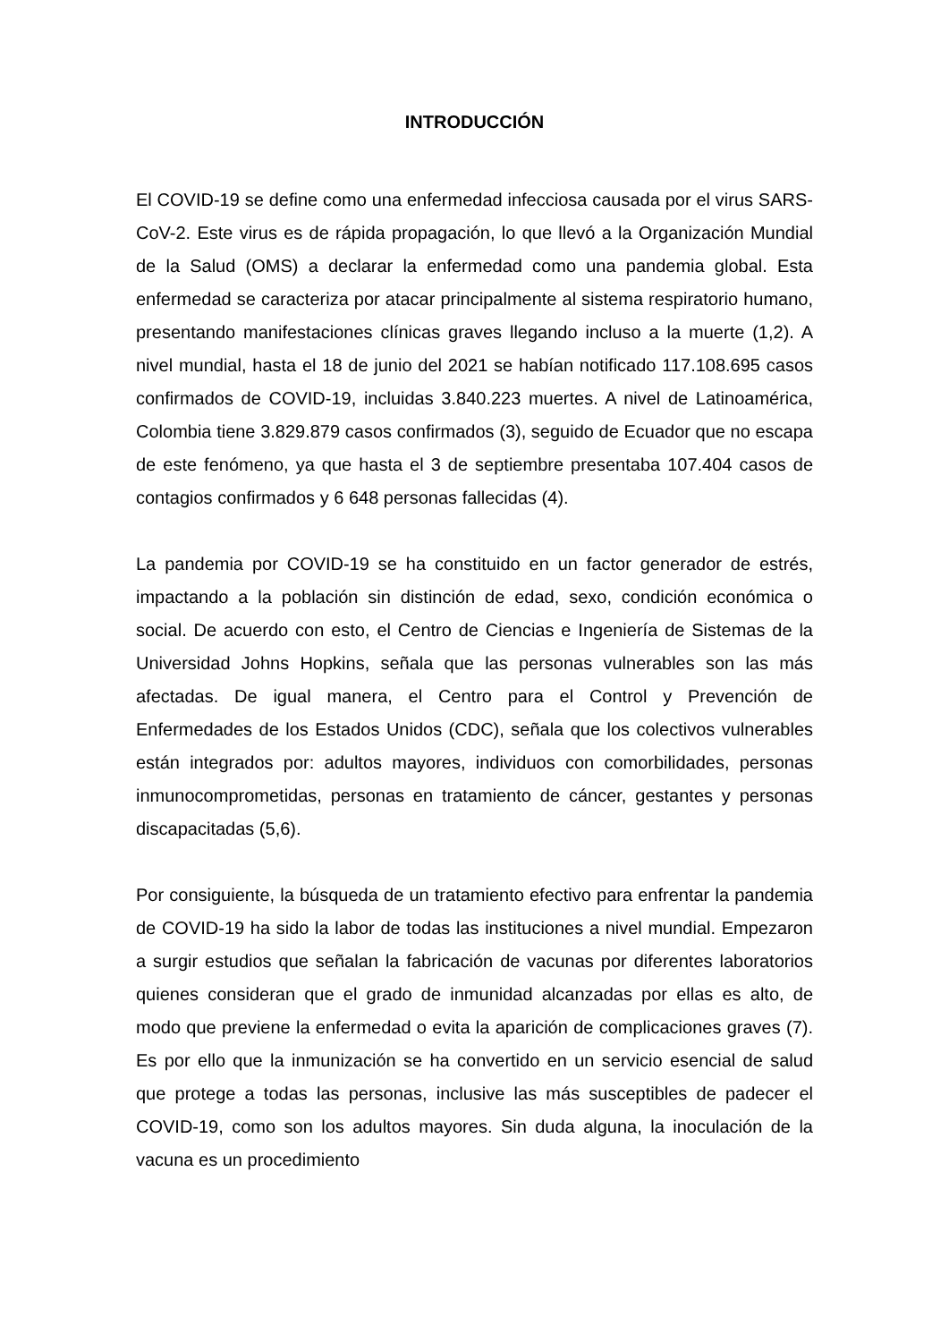INTRODUCCIÓN
El COVID-19 se define como una enfermedad infecciosa causada por el virus SARS-CoV-2. Este virus es de rápida propagación, lo que llevó a la Organización Mundial de la Salud (OMS) a declarar la enfermedad como una pandemia global. Esta enfermedad se caracteriza por atacar principalmente al sistema respiratorio humano, presentando manifestaciones clínicas graves llegando incluso a la muerte (1,2). A nivel mundial, hasta el 18 de junio del 2021 se habían notificado 117.108.695 casos confirmados de COVID-19, incluidas 3.840.223 muertes. A nivel de Latinoamérica, Colombia tiene 3.829.879 casos confirmados (3), seguido de Ecuador que no escapa de este fenómeno, ya que hasta el 3 de septiembre presentaba 107.404 casos de contagios confirmados y 6 648 personas fallecidas (4).
La pandemia por COVID-19 se ha constituido en un factor generador de estrés, impactando a la población sin distinción de edad, sexo, condición económica o social. De acuerdo con esto, el Centro de Ciencias e Ingeniería de Sistemas de la Universidad Johns Hopkins, señala que las personas vulnerables son las más afectadas. De igual manera, el Centro para el Control y Prevención de Enfermedades de los Estados Unidos (CDC), señala que los colectivos vulnerables están integrados por: adultos mayores, individuos con comorbilidades, personas inmunocomprometidas, personas en tratamiento de cáncer, gestantes y personas discapacitadas (5,6).
Por consiguiente, la búsqueda de un tratamiento efectivo para enfrentar la pandemia de COVID-19 ha sido la labor de todas las instituciones a nivel mundial. Empezaron a surgir estudios que señalan la fabricación de vacunas por diferentes laboratorios quienes consideran que el grado de inmunidad alcanzadas por ellas es alto, de modo que previene la enfermedad o evita la aparición de complicaciones graves (7). Es por ello que la inmunización se ha convertido en un servicio esencial de salud que protege a todas las personas, inclusive las más susceptibles de padecer el COVID-19, como son los adultos mayores. Sin duda alguna, la inoculación de la vacuna es un procedimiento